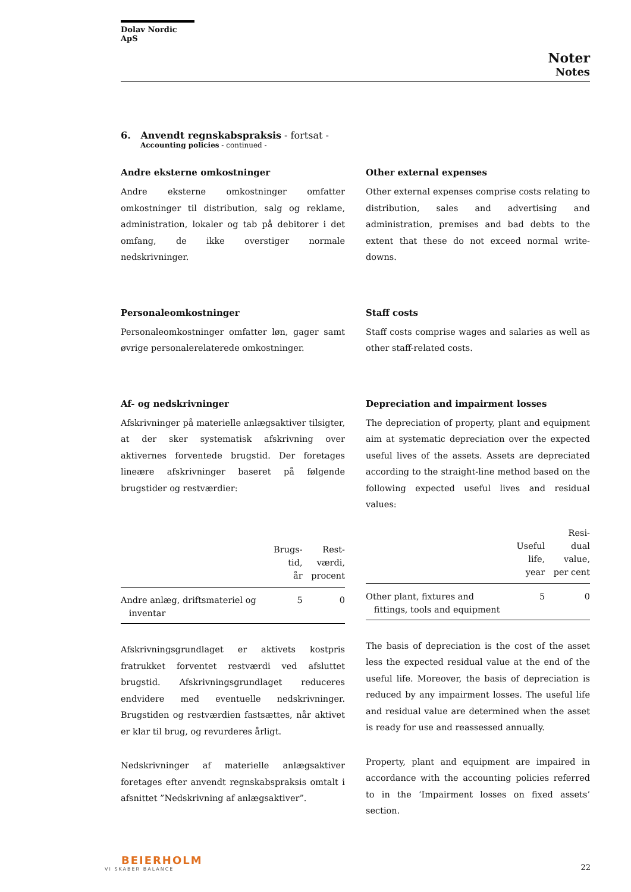Dolav Nordic ApS
Noter
Notes
6. Anvendt regnskabspraksis - fortsat -
Accounting policies - continued -
Andre eksterne omkostninger
Andre eksterne omkostninger omfatter omkostninger til distribution, salg og reklame, administration, lokaler og tab på debitorer i det omfang, de ikke overstiger normale nedskrivninger.
Personaleomkostninger
Personaleomkostninger omfatter løn, gager samt øvrige personalerelaterede omkostninger.
Af- og nedskrivninger
Afskrivninger på materielle anlægsaktiver tilsigter, at der sker systematisk afskrivning over aktivernes forventede brugstid. Der foretages lineære afskrivninger baseret på følgende brugstider og restværdier:
| | Brugs- tid, år | Rest- værdi, procent |
| --- | --- | --- |
| Andre anlæg, driftsmateriel og inventar | 5 | 0 |
Afskrivningsgrundlaget er aktivets kostpris fratrukket forventet restværdi ved afsluttet brugstid. Afskrivningsgrundlaget reduceres endvidere med eventuelle nedskrivninger. Brugstiden og restværdien fastsættes, når aktivet er klar til brug, og revurderes årligt.
Nedskrivninger af materielle anlægsaktiver foretages efter anvendt regnskabspraksis omtalt i afsnittet ”Nedskrivning af anlægsaktiver”.
Other external expenses
Other external expenses comprise costs relating to distribution, sales and advertising and administration, premises and bad debts to the extent that these do not exceed normal write-downs.
Staff costs
Staff costs comprise wages and salaries as well as other staff-related costs.
Depreciation and impairment losses
The depreciation of property, plant and equipment aim at systematic depreciation over the expected useful lives of the assets. Assets are depreciated according to the straight-line method based on the following expected useful lives and residual values:
| | Useful life, year | Resi- dual value, per cent |
| --- | --- | --- |
| Other plant, fixtures and fittings, tools and equipment | 5 | 0 |
The basis of depreciation is the cost of the asset less the expected residual value at the end of the useful life. Moreover, the basis of depreciation is reduced by any impairment losses. The useful life and residual value are determined when the asset is ready for use and reassessed annually.
Property, plant and equipment are impaired in accordance with the accounting policies referred to in the ‘Impairment losses on fixed assets’ section.
BEIERHOLM
VI SKABER BALANCE
22